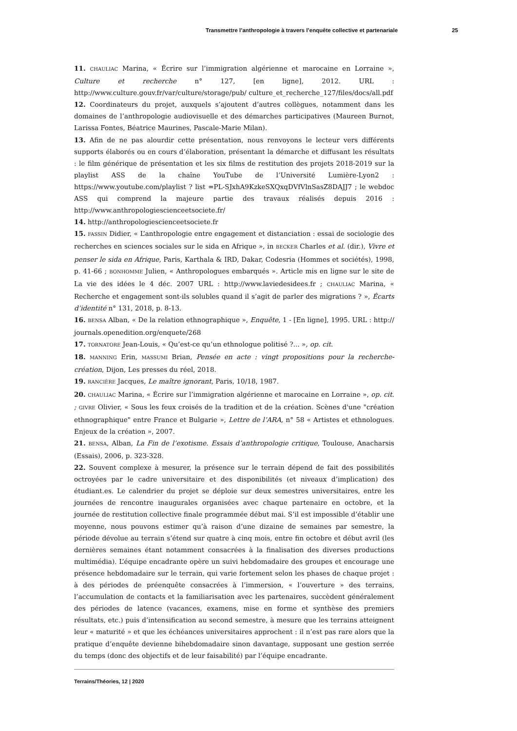Transmettre l’anthropologie à travers l’enquête collective et partenariale 25
11. CHAULIAC Marina, « Écrire sur l’immigration algérienne et marocaine en Lorraine », Culture et recherche n° 127, [en ligne], 2012. URL : http://www.culture.gouv.fr/var/culture/storage/pub/ culture_et_recherche_127/files/docs/all.pdf
12. Coordinateurs du projet, auxquels s’ajoutent d’autres collègues, notamment dans les domaines de l’anthropologie audiovisuelle et des démarches participatives (Maureen Burnot, Larissa Fontes, Béatrice Maurines, Pascale-Marie Milan).
13. Afin de ne pas alourdir cette présentation, nous renvoyons le lecteur vers différents supports élaborés ou en cours d’élaboration, présentant la démarche et diffusant les résultats : le film générique de présentation et les six films de restitution des projets 2018-2019 sur la playlist ASS de la chaîne YouTube de l’Université Lumière-Lyon2 : https://www.youtube.com/playlist ? list =PL-SJxhA9KzkeSXQxqDVfVlnSasZ8DAJJ7 ; le webdoc ASS qui comprend la majeure partie des travaux réalisés depuis 2016 : http://www.anthropologiescienceetsociete.fr/
14. http://anthropologiescienceetsociete.fr
15. FASSIN Didier, « L’anthropologie entre engagement et distanciation : essai de sociologie des recherches en sciences sociales sur le sida en Afrique », in BECKER Charles et al. (dir.), Vivre et penser le sida en Afrique, Paris, Karthala & IRD, Dakar, Codesria (Hommes et sociétés), 1998, p. 41-66 ; BONHOMME Julien, « Anthropologues embarqués ». Article mis en ligne sur le site de La vie des idées le 4 déc. 2007 URL : http://www.laviedesidees.fr ; CHAULIAC Marina, « Recherche et engagement sont-ils solubles quand il s’agit de parler des migrations ? », Écarts d’identité n° 131, 2018, p. 8-13.
16. BENSA Alban, « De la relation ethnographique », Enquête, 1 - [En ligne], 1995. URL : http:// journals.openedition.org/enquete/268
17. TORNATORE Jean-Louis, « Qu’est-ce qu’un ethnologue politisé ?... », op. cit.
18. MANNING Erin, MASSUMI Brian, Pensée en acte : vingt propositions pour la recherche-création, Dijon, Les presses du réel, 2018.
19. RANCIÈRE Jacques, Le maître ignorant, Paris, 10/18, 1987.
20. CHAULIAC Marina, « Écrire sur l’immigration algérienne et marocaine en Lorraine », op. cit. ; GIVRE Olivier, « Sous les feux croisés de la tradition et de la création. Scènes d'une "création ethnographique" entre France et Bulgarie », Lettre de l’ARA, n° 58 « Artistes et ethnologues. Enjeux de la création », 2007.
21. BENSA, Alban, La Fin de l’exotisme. Essais d’anthropologie critique, Toulouse, Anacharsis (Essais), 2006, p. 323-328.
22. Souvent complexe à mesurer, la présence sur le terrain dépend de fait des possibilités octroyées par le cadre universitaire et des disponibilités (et niveaux d’implication) des étudiant.es. Le calendrier du projet se déploie sur deux semestres universitaires, entre les journées de rencontre inaugurales organisées avec chaque partenaire en octobre, et la journée de restitution collective finale programmée début mai. S’il est impossible d’établir une moyenne, nous pouvons estimer qu’à raison d’une dizaine de semaines par semestre, la période dévolue au terrain s’étend sur quatre à cinq mois, entre fin octobre et début avril (les dernières semaines étant notamment consacrées à la finalisation des diverses productions multimédia). L’équipe encadrante opère un suivi hebdomadaire des groupes et encourage une présence hebdomadaire sur le terrain, qui varie fortement selon les phases de chaque projet : à des périodes de préenquête consacrées à l’immersion, « l’ouverture » des terrains, l’accumulation de contacts et la familiarisation avec les partenaires, succèdent généralement des périodes de latence (vacances, examens, mise en forme et synthèse des premiers résultats, etc.) puis d’intensification au second semestre, à mesure que les terrains atteignent leur « maturité » et que les échéances universitaires approchent : il n’est pas rare alors que la pratique d’enquête devienne bihebdomadaire sinon davantage, supposant une gestion serrée du temps (donc des objectifs et de leur faisabilité) par l’équipe encadrante.
Terrains/Théories, 12 | 2020